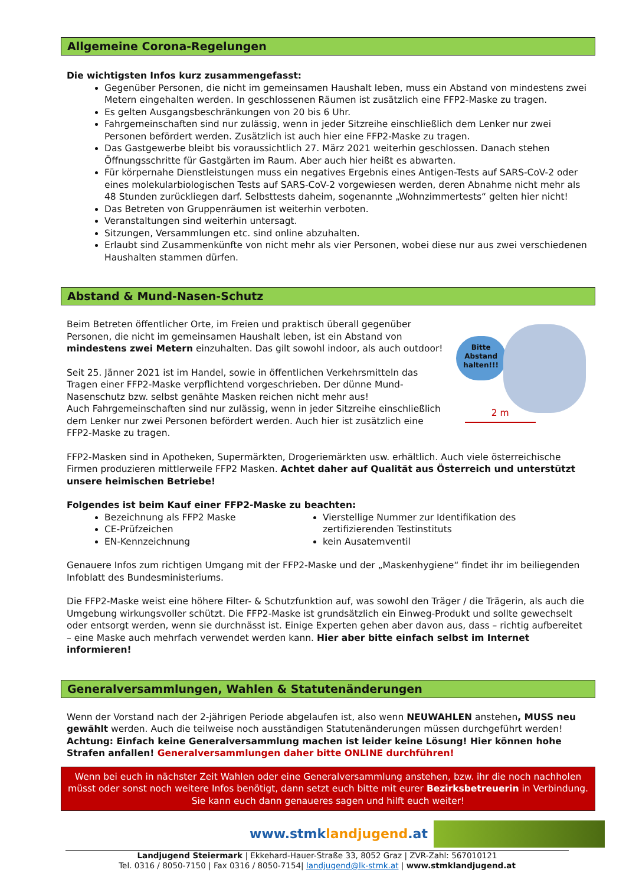Allgemeine Corona-Regelungen
Die wichtigsten Infos kurz zusammengefasst:
Gegenüber Personen, die nicht im gemeinsamen Haushalt leben, muss ein Abstand von mindestens zwei Metern eingehalten werden. In geschlossenen Räumen ist zusätzlich eine FFP2-Maske zu tragen.
Es gelten Ausgangsbeschränkungen von 20 bis 6 Uhr.
Fahrgemeinschaften sind nur zulässig, wenn in jeder Sitzreihe einschließlich dem Lenker nur zwei Personen befördert werden. Zusätzlich ist auch hier eine FFP2-Maske zu tragen.
Das Gastgewerbe bleibt bis voraussichtlich 27. März 2021 weiterhin geschlossen. Danach stehen Öffnungsschritte für Gastgärten im Raum. Aber auch hier heißt es abwarten.
Für körpernahe Dienstleistungen muss ein negatives Ergebnis eines Antigen-Tests auf SARS-CoV-2 oder eines molekularbiologischen Tests auf SARS-CoV-2 vorgewiesen werden, deren Abnahme nicht mehr als 48 Stunden zurückliegen darf. Selbsttests daheim, sogenannte „Wohnzimmertests“ gelten hier nicht!
Das Betreten von Gruppenräumen ist weiterhin verboten.
Veranstaltungen sind weiterhin untersagt.
Sitzungen, Versammlungen etc. sind online abzuhalten.
Erlaubt sind Zusammenkünfte von nicht mehr als vier Personen, wobei diese nur aus zwei verschiedenen Haushalten stammen dürfen.
Abstand & Mund-Nasen-Schutz
Beim Betreten öffentlicher Orte, im Freien und praktisch überall gegenüber Personen, die nicht im gemeinsamen Haushalt leben, ist ein Abstand von mindestens zwei Metern einzuhalten. Das gilt sowohl indoor, als auch outdoor!
Seit 25. Jänner 2021 ist im Handel, sowie in öffentlichen Verkehrsmitteln das Tragen einer FFP2-Maske verpflichtend vorgeschrieben. Der dünne Mund-Nasenschutz bzw. selbst genähte Masken reichen nicht mehr aus!
Auch Fahrgemeinschaften sind nur zulässig, wenn in jeder Sitzreihe einschließlich dem Lenker nur zwei Personen befördert werden. Auch hier ist zusätzlich eine FFP2-Maske zu tragen.
Bitte Abstand halten!!!
2 m
FFP2-Masken sind in Apotheken, Supermärkten, Drogeriemärkten usw. erhältlich. Auch viele österreichische Firmen produzieren mittlerweile FFP2 Masken. Achtet daher auf Qualität aus Österreich und unterstützt unsere heimischen Betriebe!
Folgendes ist beim Kauf einer FFP2-Maske zu beachten:
Bezeichnung als FFP2 Maske
CE-Prüfzeichen
EN-Kennzeichnung
Vierstellige Nummer zur Identifikation des zertifizierenden Testinstituts
kein Ausatemventil
Genauere Infos zum richtigen Umgang mit der FFP2-Maske und der „Maskenhygiene“ findet ihr im beiliegenden Infoblatt des Bundesministeriums.
Die FFP2-Maske weist eine höhere Filter- & Schutzfunktion auf, was sowohl den Träger / die Trägerin, als auch die Umgebung wirkungsvoller schützt. Die FFP2-Maske ist grundsätzlich ein Einweg-Produkt und sollte gewechselt oder entsorgt werden, wenn sie durchnässt ist. Einige Experten gehen aber davon aus, dass – richtig aufbereitet – eine Maske auch mehrfach verwendet werden kann. Hier aber bitte einfach selbst im Internet informieren!
Generalversammlungen, Wahlen & Statutenänderungen
Wenn der Vorstand nach der 2-jährigen Periode abgelaufen ist, also wenn NEUWAHLEN anstehen, MUSS neu gewählt werden. Auch die teilweise noch ausständigen Statutenänderungen müssen durchgeführt werden!
Achtung: Einfach keine Generalversammlung machen ist leider keine Lösung! Hier können hohe Strafen anfallen! Generalversammlungen daher bitte ONLINE durchführen!
Wenn bei euch in nächster Zeit Wahlen oder eine Generalversammlung anstehen, bzw. ihr die noch nachholen müsst oder sonst noch weitere Infos benötigt, dann setzt euch bitte mit eurer Bezirksbetreuerin in Verbindung.
Sie kann euch dann genaueres sagen und hilft euch weiter!
www.stmklandjugend.at
Landjugend Steiermark | Ekkehard-Hauer-Straße 33, 8052 Graz | ZVR-Zahl: 567010121
Tel. 0316 / 8050-7150 | Fax 0316 / 8050-7154| landjugend@lk-stmk.at | www.stmklandjugend.at